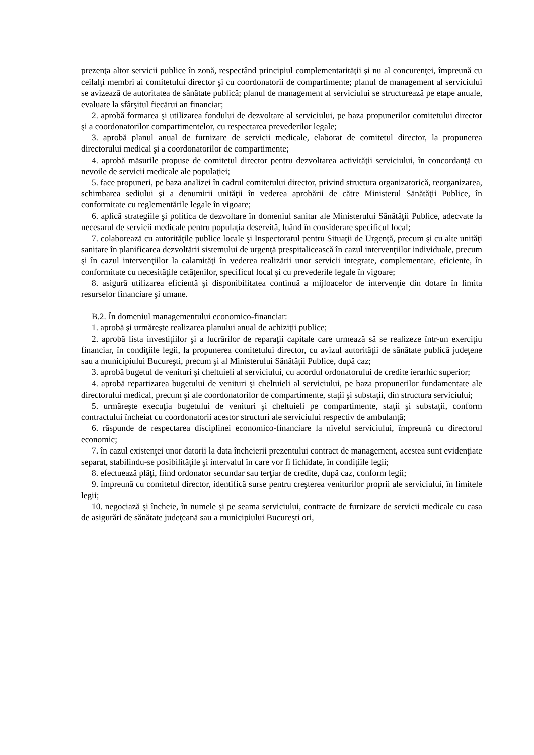prezenţa altor servicii publice în zonă, respectând principiul complementarităţii şi nu al concurenţei, împreună cu ceilalţi membri ai comitetului director şi cu coordonatorii de compartimente; planul de management al serviciului se avizează de autoritatea de sănătate publică; planul de management al serviciului se structurează pe etape anuale, evaluate la sfârşitul fiecărui an financiar;
2. aprobă formarea şi utilizarea fondului de dezvoltare al serviciului, pe baza propunerilor comitetului director şi a coordonatorilor compartimentelor, cu respectarea prevederilor legale;
3. aprobă planul anual de furnizare de servicii medicale, elaborat de comitetul director, la propunerea directorului medical şi a coordonatorilor de compartimente;
4. aprobă măsurile propuse de comitetul director pentru dezvoltarea activităţii serviciului, în concordanţă cu nevoile de servicii medicale ale populaţiei;
5. face propuneri, pe baza analizei în cadrul comitetului director, privind structura organizatorică, reorganizarea, schimbarea sediului şi a denumirii unităţii în vederea aprobării de către Ministerul Sănătăţii Publice, în conformitate cu reglementările legale în vigoare;
6. aplică strategiile şi politica de dezvoltare în domeniul sanitar ale Ministerului Sănătăţii Publice, adecvate la necesarul de servicii medicale pentru populaţia deservită, luând în considerare specificul local;
7. colaborează cu autorităţile publice locale şi Inspectoratul pentru Situaţii de Urgenţă, precum şi cu alte unităţi sanitare în planificarea dezvoltării sistemului de urgenţă prespitalicească în cazul intervenţiilor individuale, precum şi în cazul intervenţiilor la calamităţi în vederea realizării unor servicii integrate, complementare, eficiente, în conformitate cu necesităţile cetăţenilor, specificul local şi cu prevederile legale în vigoare;
8. asigură utilizarea eficientă şi disponibilitatea continuă a mijloacelor de intervenţie din dotare în limita resurselor financiare şi umane.
B.2. În domeniul managementului economico-financiar:
1. aprobă şi urmăreşte realizarea planului anual de achiziţii publice;
2. aprobă lista investiţiilor şi a lucrărilor de reparaţii capitale care urmează să se realizeze într-un exerciţiu financiar, în condiţiile legii, la propunerea comitetului director, cu avizul autorităţii de sănătate publică judeţene sau a municipiului Bucureşti, precum şi al Ministerului Sănătăţii Publice, după caz;
3. aprobă bugetul de venituri şi cheltuieli al serviciului, cu acordul ordonatorului de credite ierarhic superior;
4. aprobă repartizarea bugetului de venituri şi cheltuieli al serviciului, pe baza propunerilor fundamentate ale directorului medical, precum şi ale coordonatorilor de compartimente, staţii şi substaţii, din structura serviciului;
5. urmăreşte execuţia bugetului de venituri şi cheltuieli pe compartimente, staţii şi substaţii, conform contractului încheiat cu coordonatorii acestor structuri ale serviciului respectiv de ambulanţă;
6. răspunde de respectarea disciplinei economico-financiare la nivelul serviciului, împreună cu directorul economic;
7. în cazul existenţei unor datorii la data încheierii prezentului contract de management, acestea sunt evidenţiate separat, stabilindu-se posibilităţile şi intervalul în care vor fi lichidate, în condiţiile legii;
8. efectuează plăţi, fiind ordonator secundar sau terţiar de credite, după caz, conform legii;
9. împreună cu comitetul director, identifică surse pentru creşterea veniturilor proprii ale serviciului, în limitele legii;
10. negociază şi încheie, în numele şi pe seama serviciului, contracte de furnizare de servicii medicale cu casa de asigurări de sănătate judeţeană sau a municipiului Bucureşti ori,